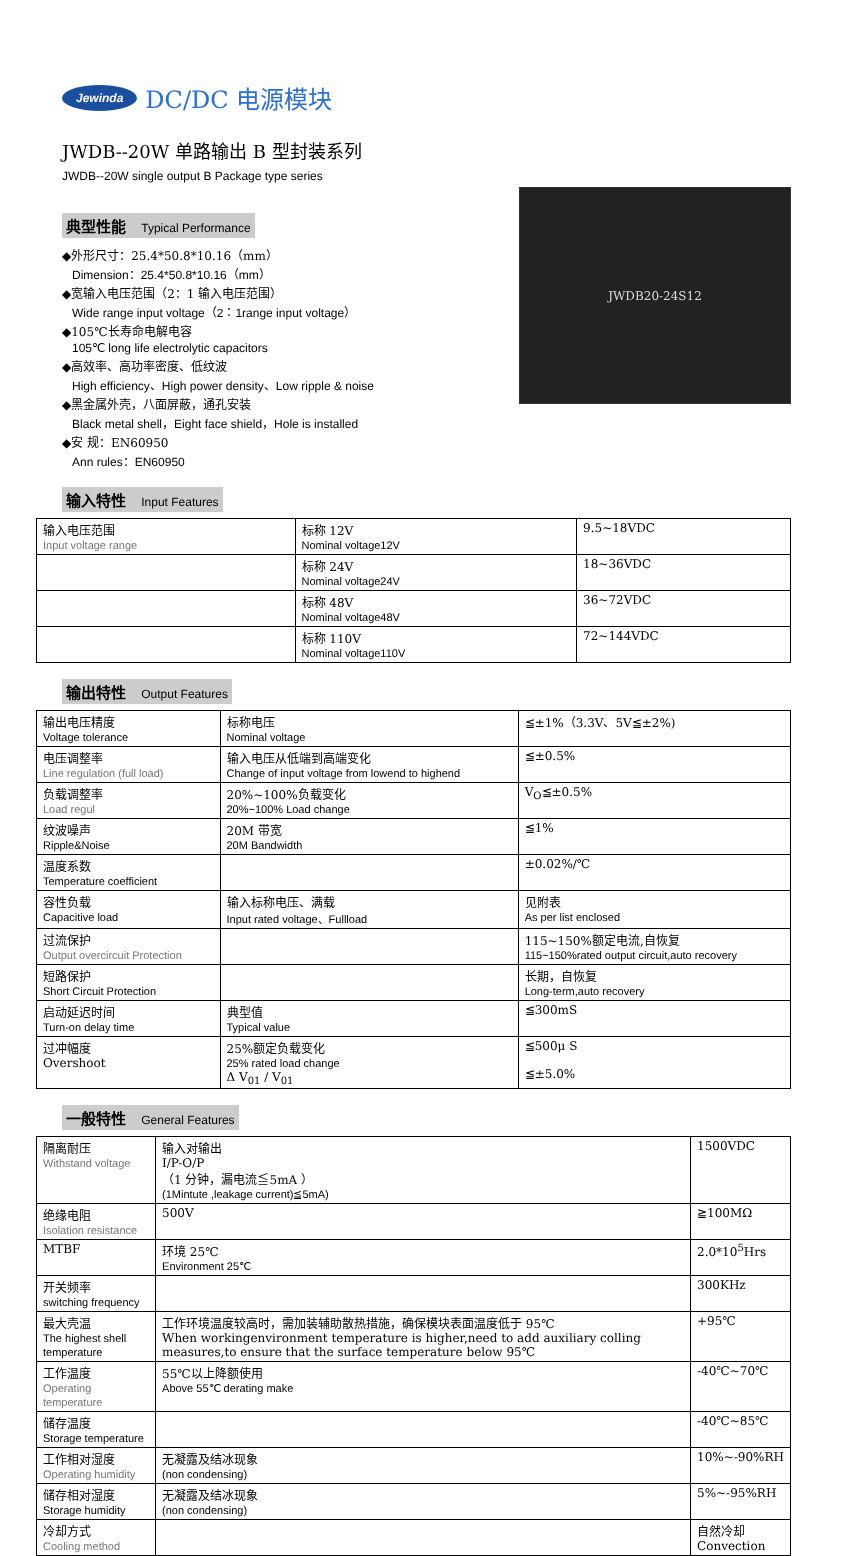Jewinda DC/DC 电源模块
JWDB--20W 单路输出 B 型封装系列
JWDB--20W single output B Package type series
典型性能 Typical Performance
◆外形尺寸：25.4*50.8*10.16（mm）
Dimension：25.4*50.8*10.16（mm）
◆宽输入电压范围（2：1 输入电压范围）
Wide range input voltage（2：1range input voltage）
◆105℃长寿命电解电容
105℃ long life electrolytic capacitors
◆高效率、高功率密度、低纹波
High efficiency、High power density、Low ripple & noise
◆黑金属外壳，八面屏蔽，通孔安装
Black metal shell，Eight face shield，Hole is installed
◆安 规：EN60950
Ann rules：EN60950
JWDB20-24S12
输入特性 Input Features
| 输入电压范围 Input voltage range | 标称 12V Nominal voltage12V | 9.5~18VDC |
| | 标称 24V Nominal voltage24V | 18~36VDC |
| | 标称 48V Nominal voltage48V | 36~72VDC |
| | 标称 110V Nominal voltage110V | 72~144VDC |
输出特性 Output Features
| 输出电压精度 Voltage tolerance | 标称电压 Nominal voltage | ≦±1%（3.3V、5V≦±2%) |
| 电压调整率 Line regulation (full load) | 输入电压从低端到高端变化 Change of input voltage from lowend to highend | ≦±0.5% |
| 负载调整率 Load regul | 20%~100%负载变化 20%~100% Load change | V<sub>O</sub>≦±0.5% |
| 纹波噪声 Ripple&Noise | 20M 带宽 20M Bandwidth | ≦1% |
| 温度系数 Temperature coefficient | | ±0.02%/℃ |
| 容性负载 Capacitive load | 输入标称电压、满载 Input rated voltage、Fullload | 见附表 As per list enclosed |
| 过流保护 Output overcircuit Protection | | 115~150%额定电流,自恢复 115~150%rated output circuit,auto recovery |
| 短路保护 Short Circuit Protection | | 长期，自恢复 Long-term,auto recovery |
| 启动延迟时间 Turn-on delay time | 典型值 Typical value | ≦300mS |
| 过冲幅度 Overshoot | 25%额定负载变化 25% rated load change Δ V<sub>01</sub> / V<sub>01</sub> | ≦500μ S ≦±5.0% |
一般特性 General Features
| 隔离耐压 Withstand voltage | 输入对输出 I/P-O/P （1 分钟，漏电流≦5mA ） (1Mintute ,leakage current)≦5mA) | 1500VDC |
| 绝缘电阻 Isolation resistance | 500V | ≧100MΩ |
| MTBF | 环境 25℃ Environment 25℃ | 2.0*10<sup>5</sup>Hrs |
| 开关频率 switching frequency | | 300KHz |
| 最大壳温 The highest shell temperature | 工作环境温度较高时，需加装辅助散热措施，确保模块表面温度低于 95℃ When workingenvironment temperature is higher,need to add auxiliary colling measures,to ensure that the surface temperature below 95℃ | +95℃ |
| 工作温度 Operating temperature | 55℃以上降额使用 Above 55℃ derating make | -40℃~70℃ |
| 储存温度 Storage temperature | | -40℃~85℃ |
| 工作相对湿度 Operating humidity | 无凝露及结冰现象 (non condensing) | 10%~-90%RH |
| 储存相对湿度 Storage humidity | 无凝露及结冰现象 (non condensing) | 5%~-95%RH |
| 冷却方式 Cooling method | | 自然冷却 Convection |